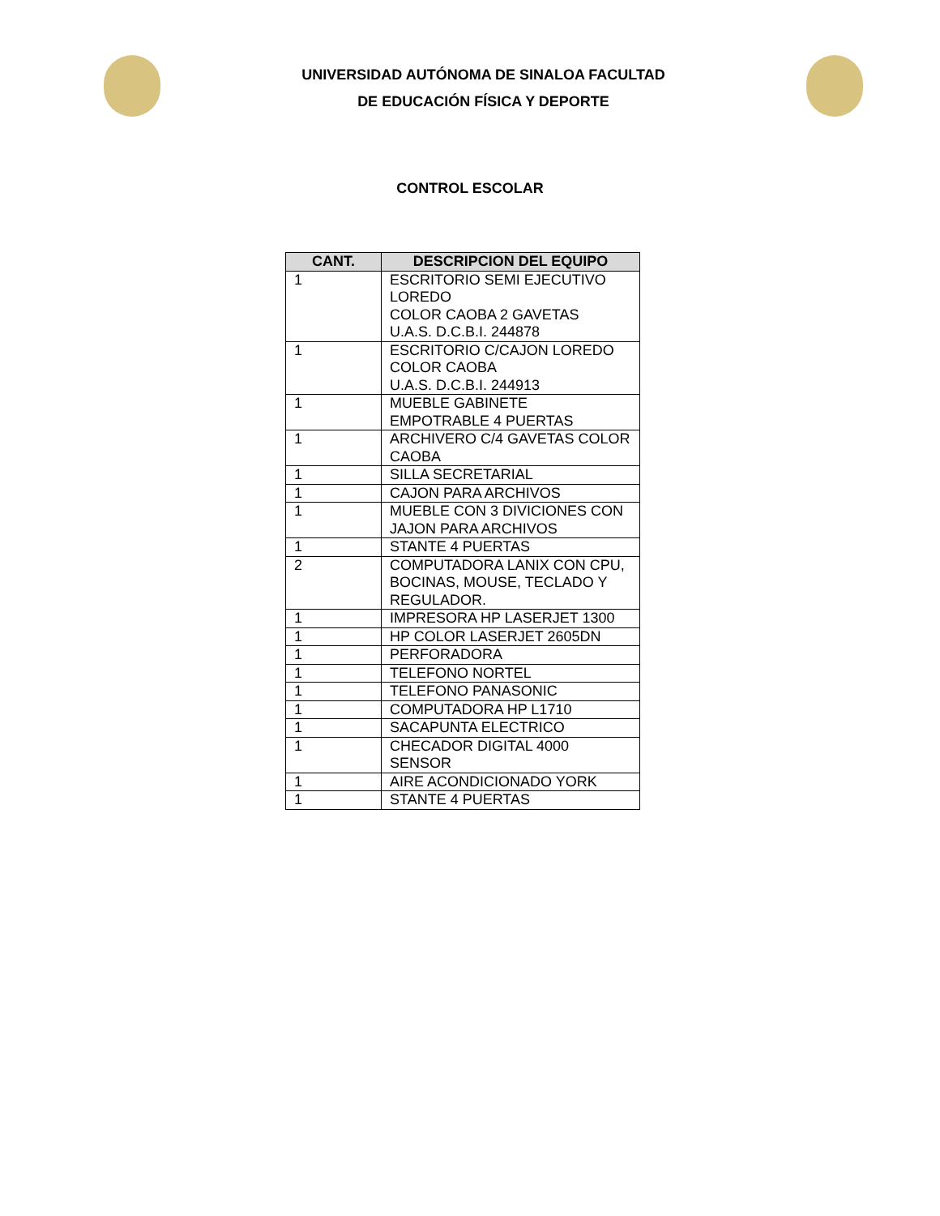UNIVERSIDAD AUTÓNOMA DE SINALOA FACULTAD
DE EDUCACIÓN FÍSICA Y DEPORTE
CONTROL ESCOLAR
| CANT. | DESCRIPCION DEL EQUIPO |
| --- | --- |
| 1 | ESCRITORIO SEMI EJECUTIVO LOREDO COLOR CAOBA 2 GAVETAS U.A.S. D.C.B.I. 244878 |
| 1 | ESCRITORIO C/CAJON LOREDO COLOR CAOBA U.A.S. D.C.B.I. 244913 |
| 1 | MUEBLE GABINETE EMPOTRABLE 4 PUERTAS |
| 1 | ARCHIVERO C/4 GAVETAS COLOR CAOBA |
| 1 | SILLA SECRETARIAL |
| 1 | CAJON PARA ARCHIVOS |
| 1 | MUEBLE CON 3 DIVICIONES CON JAJON PARA ARCHIVOS |
| 1 | STANTE 4 PUERTAS |
| 2 | COMPUTADORA LANIX CON CPU, BOCINAS, MOUSE, TECLADO Y REGULADOR. |
| 1 | IMPRESORA HP LASERJET 1300 |
| 1 | HP COLOR LASERJET 2605DN |
| 1 | PERFORADORA |
| 1 | TELEFONO NORTEL |
| 1 | TELEFONO PANASONIC |
| 1 | COMPUTADORA HP L1710 |
| 1 | SACAPUNTA ELECTRICO |
| 1 | CHECADOR DIGITAL 4000 SENSOR |
| 1 | AIRE ACONDICIONADO YORK |
| 1 | STANTE 4 PUERTAS |